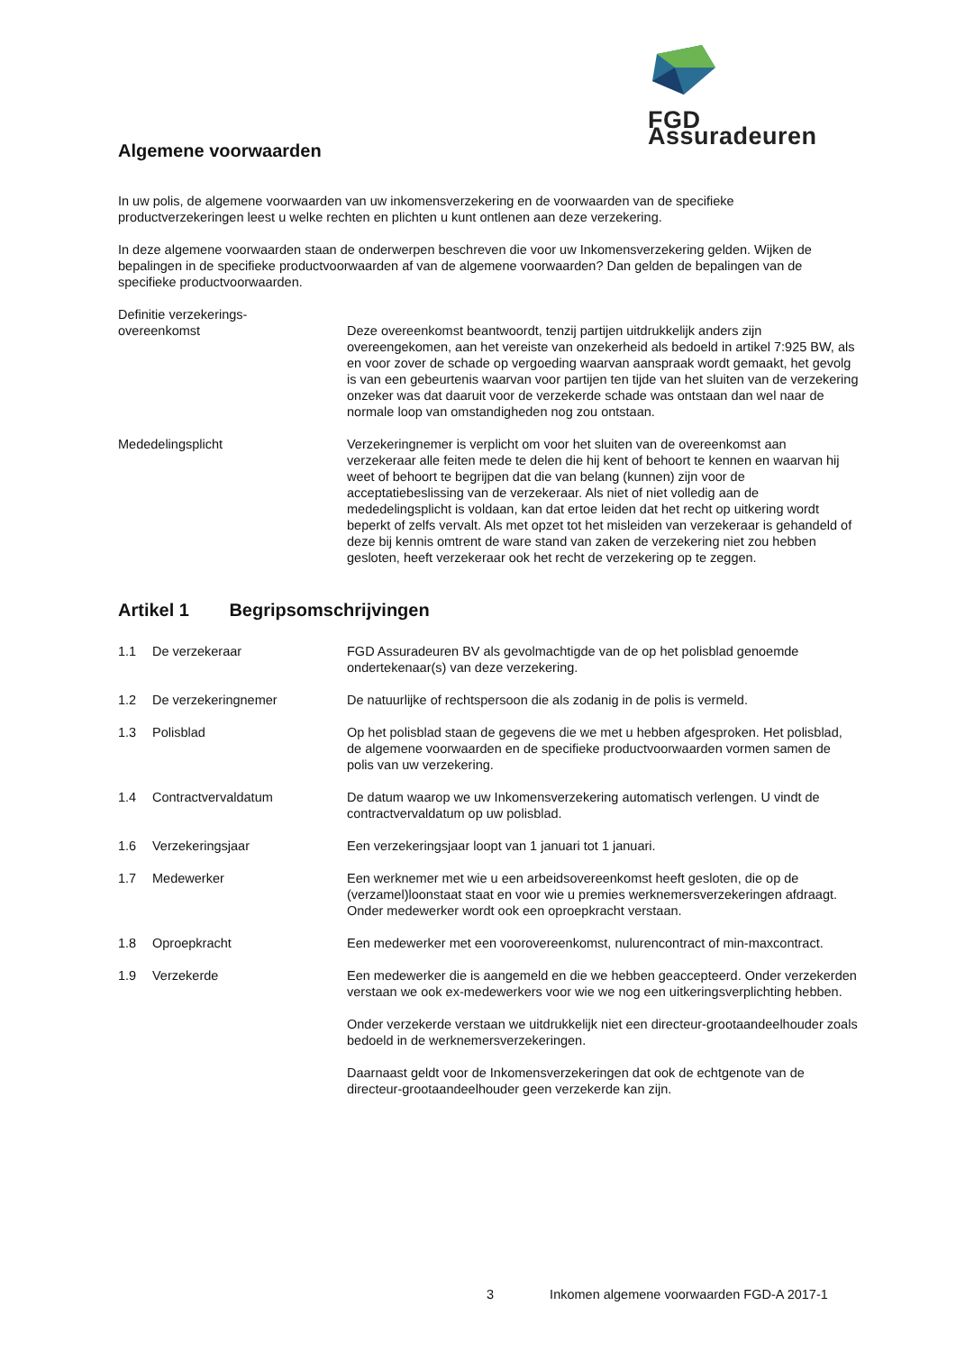FGD Assuradeuren
Algemene voorwaarden
In uw polis, de algemene voorwaarden van uw inkomensverzekering en de voorwaarden van de specifieke productverzekeringen leest u welke rechten en plichten u kunt ontlenen aan deze verzekering.
In deze algemene voorwaarden staan de onderwerpen beschreven die voor uw Inkomensverzekering gelden. Wijken de bepalingen in de specifieke productvoorwaarden af van de algemene voorwaarden? Dan gelden de bepalingen van de specifieke productvoorwaarden.
Definitie verzekerings-
overeenkomst
Deze overeenkomst beantwoordt, tenzij partijen uitdrukkelijk anders zijn overeengekomen, aan het vereiste van onzekerheid als bedoeld in artikel 7:925 BW, als en voor zover de schade op vergoeding waarvan aanspraak wordt gemaakt, het gevolg is van een gebeurtenis waarvan voor partijen ten tijde van het sluiten van de verzekering onzeker was dat daaruit voor de verzekerde schade was ontstaan dan wel naar de normale loop van omstandigheden nog zou ontstaan.
Mededelingsplicht Verzekeringnemer is verplicht om voor het sluiten van de overeenkomst aan verzekeraar alle feiten mede te delen die hij kent of behoort te kennen en waarvan hij weet of behoort te begrijpen dat die van belang (kunnen) zijn voor de acceptatiebeslissing van de verzekeraar. Als niet of niet volledig aan de mededelingsplicht is voldaan, kan dat ertoe leiden dat het recht op uitkering wordt beperkt of zelfs vervalt. Als met opzet tot het misleiden van verzekeraar is gehandeld of deze bij kennis omtrent de ware stand van zaken de verzekering niet zou hebben gesloten, heeft verzekeraar ook het recht de verzekering op te zeggen.
Artikel 1 Begripsomschrijvingen
1.1 De verzekeraar FGD Assuradeuren BV als gevolmachtigde van de op het polisblad genoemde ondertekenaar(s) van deze verzekering.
1.2 De verzekeringnemer De natuurlijke of rechtspersoon die als zodanig in de polis is vermeld.
1.3 Polisblad Op het polisblad staan de gegevens die we met u hebben afgesproken. Het polisblad, de algemene voorwaarden en de specifieke productvoorwaarden vormen samen de polis van uw verzekering.
1.4 Contractvervaldatum De datum waarop we uw Inkomensverzekering automatisch verlengen. U vindt de contractvervaldatum op uw polisblad.
1.6 Verzekeringsjaar Een verzekeringsjaar loopt van 1 januari tot 1 januari.
1.7 Medewerker Een werknemer met wie u een arbeidsovereenkomst heeft gesloten, die op de (verzamel)loonstaat staat en voor wie u premies werknemersverzekeringen afdraagt.
Onder medewerker wordt ook een oproepkracht verstaan.
1.8 Oproepkracht Een medewerker met een voorovereenkomst, nulurencontract of min-maxcontract.
1.9 Verzekerde Een medewerker die is aangemeld en die we hebben geaccepteerd. Onder verzekerden verstaan we ook ex-medewerkers voor wie we nog een uitkeringsverplichting hebben.
Onder verzekerde verstaan we uitdrukkelijk niet een directeur-grootaandeelhouder zoals bedoeld in de werknemersverzekeringen.
Daarnaast geldt voor de Inkomensverzekeringen dat ook de echtgenote van de directeur-grootaandeelhouder geen verzekerde kan zijn.
3 Inkomen algemene voorwaarden FGD-A 2017-1